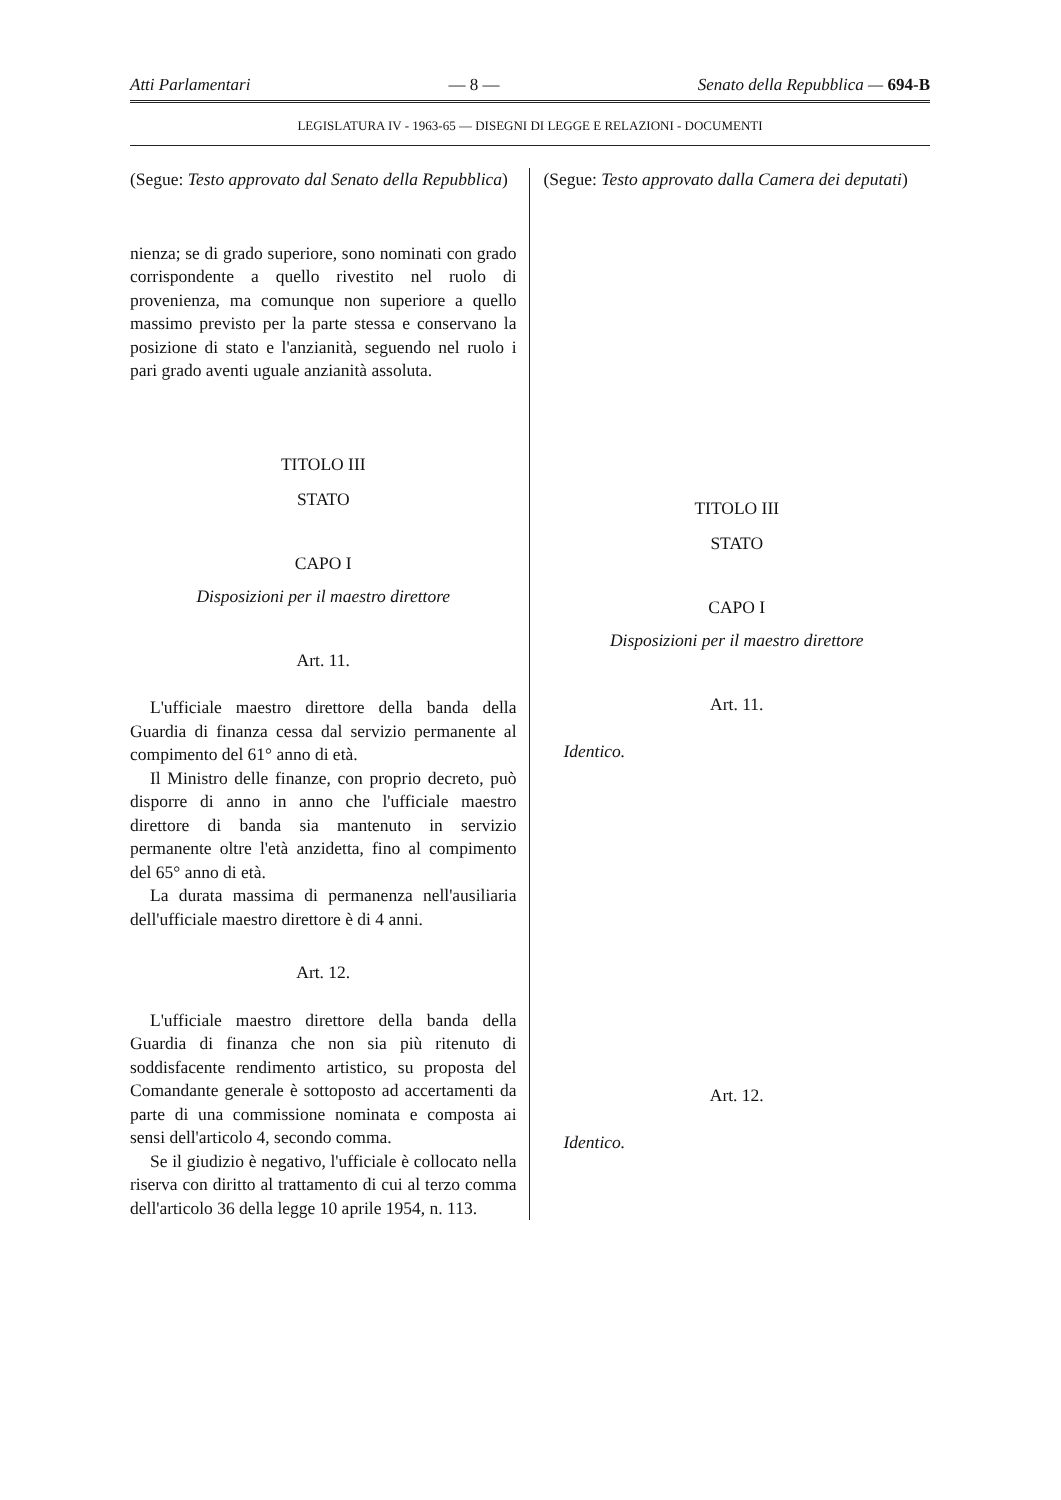Atti Parlamentari — 8 — Senato della Repubblica — 694-B
LEGISLATURA IV - 1963-65 — DISEGNI DI LEGGE E RELAZIONI - DOCUMENTI
(Segue: Testo approvato dal Senato della Repubblica)
nienza; se di grado superiore, sono nominati con grado corrispondente a quello rivestito nel ruolo di provenienza, ma comunque non superiore a quello massimo previsto per la parte stessa e conservano la posizione di stato e l'anzianità, seguendo nel ruolo i pari grado aventi uguale anzianità assoluta.
TITOLO III
STATO
CAPO I
Disposizioni per il maestro direttore
Art. 11.
L'ufficiale maestro direttore della banda della Guardia di finanza cessa dal servizio permanente al compimento del 61° anno di età.
Il Ministro delle finanze, con proprio decreto, può disporre di anno in anno che l'ufficiale maestro direttore di banda sia mantenuto in servizio permanente oltre l'età anzidetta, fino al compimento del 65° anno di età.
La durata massima di permanenza nell'ausiliaria dell'ufficiale maestro direttore è di 4 anni.
Art. 12.
L'ufficiale maestro direttore della banda della Guardia di finanza che non sia più ritenuto di soddisfacente rendimento artistico, su proposta del Comandante generale è sottoposto ad accertamenti da parte di una commissione nominata e composta ai sensi dell'articolo 4, secondo comma.
Se il giudizio è negativo, l'ufficiale è collocato nella riserva con diritto al trattamento di cui al terzo comma dell'articolo 36 della legge 10 aprile 1954, n. 113.
(Segue: Testo approvato dalla Camera dei deputati)
TITOLO III
STATO
CAPO I
Disposizioni per il maestro direttore
Art. 11.
Identico.
Art. 12.
Identico.